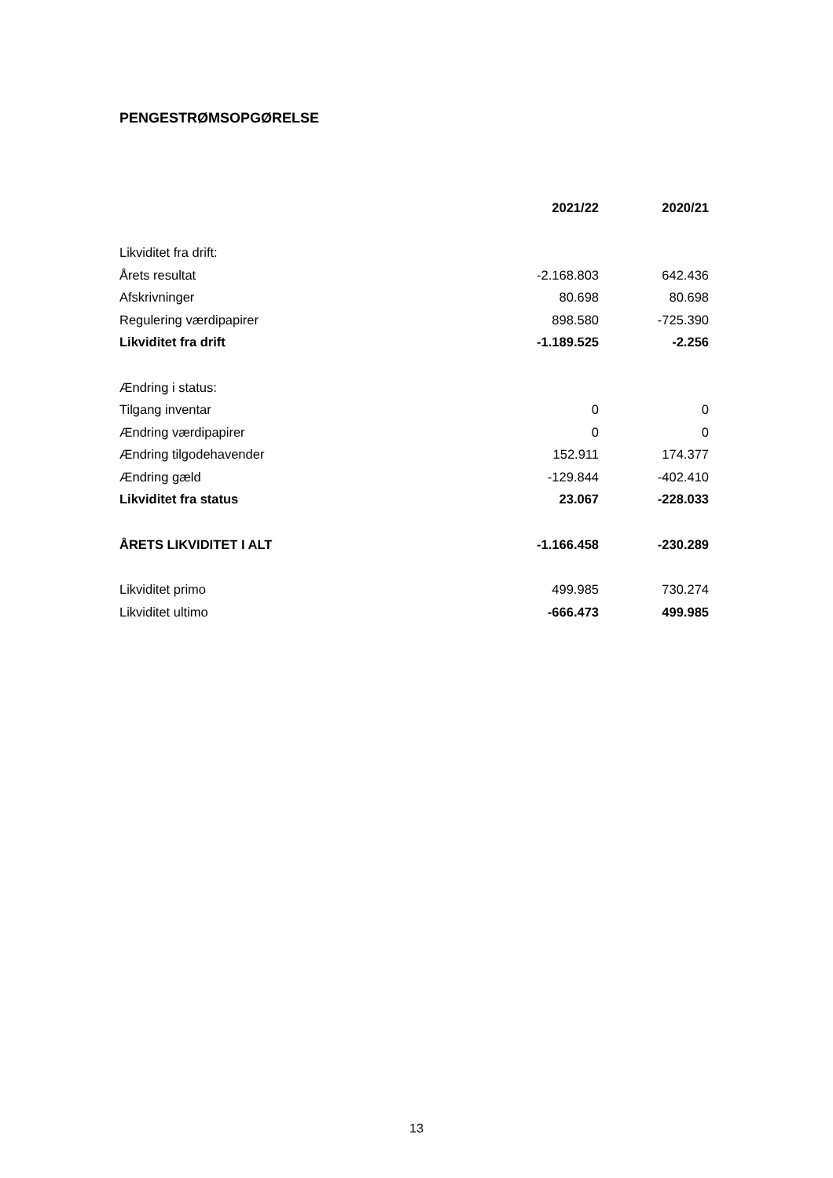PENGESTRØMSOPGØRELSE
| | 2021/22 | 2020/21 |
| Likviditet fra drift: | | |
| Årets resultat | -2.168.803 | 642.436 |
| Afskrivninger | 80.698 | 80.698 |
| Regulering værdipapirer | 898.580 | -725.390 |
| Likviditet fra drift | -1.189.525 | -2.256 |
| Ændring i status: | | |
| Tilgang inventar | 0 | 0 |
| Ændring værdipapirer | 0 | 0 |
| Ændring tilgodehavender | 152.911 | 174.377 |
| Ændring gæld | -129.844 | -402.410 |
| Likviditet fra status | 23.067 | -228.033 |
| ÅRETS LIKVIDITET I ALT | -1.166.458 | -230.289 |
| Likviditet primo | 499.985 | 730.274 |
| Likviditet ultimo | -666.473 | 499.985 |
13